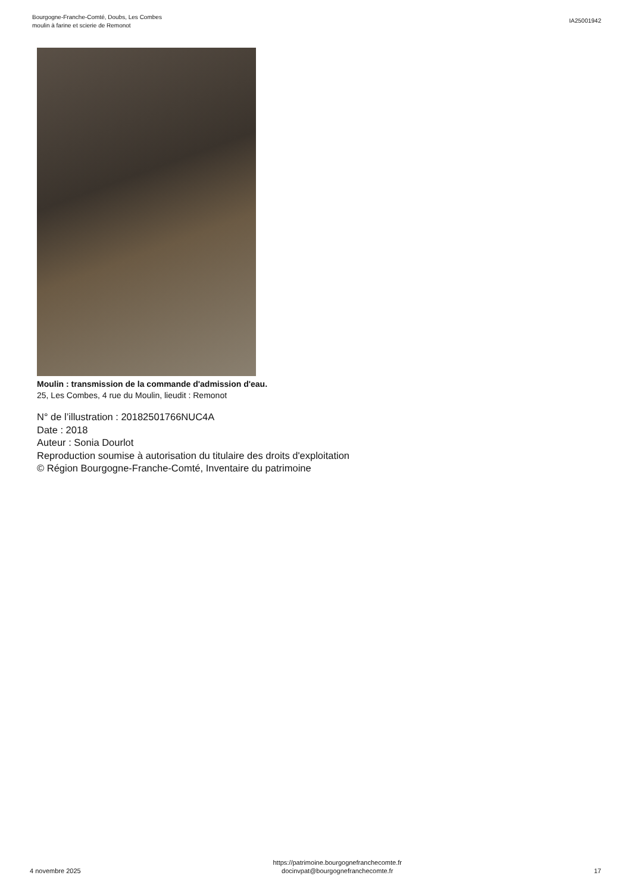Bourgogne-Franche-Comté, Doubs, Les Combes
moulin à farine et scierie de Remonot
IA25001942
Moulin : transmission de la commande d'admission d'eau.
25, Les Combes, 4 rue du Moulin, lieudit : Remonot
N° de l’illustration : 20182501766NUC4A
Date : 2018
Auteur : Sonia Dourlot
Reproduction soumise à autorisation du titulaire des droits d'exploitation
© Région Bourgogne-Franche-Comté, Inventaire du patrimoine
4 novembre 2025
https://patrimoine.bourgognefranchecomte.fr
docinvpat@bourgognefranchecomte.fr
17